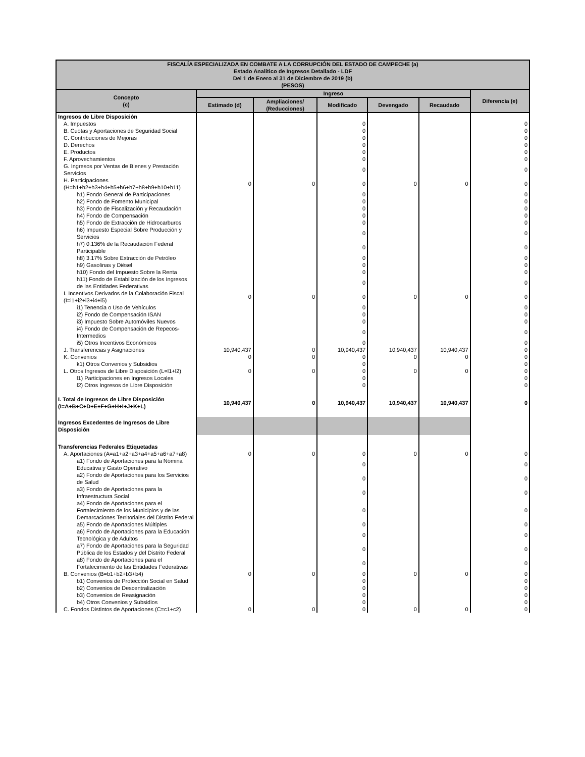| FISCALÍA ESPECIALIZADA EN COMBATE A LA CORRUPCIÓN DEL ESTADO DE CAMPECHE (a) Estado Analítico de Ingresos Detallado - LDF Del 1 de Enero al 31 de Diciembre de 2019 (b) (PESOS) | | | | | | |
| --- | --- | --- | --- | --- | --- | --- |
| Concepto (c) | Ingreso | | | | | Diferencia (e) |
| | Estimado (d) | Ampliaciones/ (Reducciones) | Modificado | Devengado | Recaudado | |
| Ingresos de Libre Disposición | | | | | | |
| A. Impuestos | | | 0 | | | 0 |
| B. Cuotas y Aportaciones de Seguridad Social | | | 0 | | | 0 |
| C. Contribuciones de Mejoras | | | 0 | | | 0 |
| D. Derechos | | | 0 | | | 0 |
| E. Productos | | | 0 | | | 0 |
| F. Aprovechamientos | | | 0 | | | 0 |
| G. Ingresos por Ventas de Bienes y Prestación Servicios | | | 0 | | | 0 |
| H. Participaciones (H=h1+h2+h3+h4+h5+h6+h7+h8+h9+h10+h11) | 0 | 0 | 0 | 0 | 0 | 0 |
| h1) Fondo General de Participaciones | | | 0 | | | 0 |
| h2) Fondo de Fomento Municipal | | | 0 | | | 0 |
| h3) Fondo de Fiscalización y Recaudación | | | 0 | | | 0 |
| h4) Fondo de Compensación | | | 0 | | | 0 |
| h5) Fondo de Extracción de Hidrocarburos | | | 0 | | | 0 |
| h6) Impuesto Especial Sobre Producción y Servicios | | | 0 | | | 0 |
| h7) 0.136% de la Recaudación Federal Participable | | | 0 | | | 0 |
| h8) 3.17% Sobre Extracción de Petróleo | | | 0 | | | 0 |
| h9) Gasolinas y Diésel | | | 0 | | | 0 |
| h10) Fondo del Impuesto Sobre la Renta | | | 0 | | | 0 |
| h11) Fondo de Estabilización de los Ingresos de las Entidades Federativas | | | 0 | | | 0 |
| I. Incentivos Derivados de la Colaboración Fiscal (I=i1+i2+i3+i4+i5) | 0 | 0 | 0 | 0 | 0 | 0 |
| i1) Tenencia o Uso de Vehículos | | | 0 | | | 0 |
| i2) Fondo de Compensación ISAN | | | 0 | | | 0 |
| i3) Impuesto Sobre Automóviles Nuevos | | | 0 | | | 0 |
| i4) Fondo de Compensación de Repecos-Intermedios | | | 0 | | | 0 |
| i5) Otros Incentivos Económicos | | | 0 | | | 0 |
| J. Transferencias y Asignaciones | 10,940,437 | 0 | 10,940,437 | 10,940,437 | 10,940,437 | 0 |
| K. Convenios | 0 | 0 | 0 | 0 | 0 | 0 |
| k1) Otros Convenios y Subsidios | | | 0 | | | 0 |
| L. Otros Ingresos de Libre Disposición (L=l1+l2) | 0 | 0 | 0 | 0 | 0 | 0 |
| l1) Participaciones en Ingresos Locales | | | 0 | | | 0 |
| l2) Otros Ingresos de Libre Disposición | | | 0 | | | 0 |
| I. Total de Ingresos de Libre Disposición (I=A+B+C+D+E+F+G+H+I+J+K+L) | 10,940,437 | 0 | 10,940,437 | 10,940,437 | 10,940,437 | 0 |
| Ingresos Excedentes de Ingresos de Libre Disposición | | | | | | |
| Transferencias Federales Etiquetadas | | | | | | |
| A. Aportaciones (A=a1+a2+a3+a4+a5+a6+a7+a8) | 0 | 0 | 0 | 0 | 0 | 0 |
| a1) Fondo de Aportaciones para la Nómina Educativa y Gasto Operativo | | | 0 | | | 0 |
| a2) Fondo de Aportaciones para los Servicios de Salud | | | 0 | | | 0 |
| a3) Fondo de Aportaciones para la Infraestructura Social | | | 0 | | | 0 |
| a4) Fondo de Aportaciones para el Fortalecimiento de los Municipios y de las Demarcaciones Territoriales del Distrito Federal | | | 0 | | | 0 |
| a5) Fondo de Aportaciones Múltiples | | | 0 | | | 0 |
| a6) Fondo de Aportaciones para la Educación Tecnológica y de Adultos | | | 0 | | | 0 |
| a7) Fondo de Aportaciones para la Seguridad Pública de los Estados y del Distrito Federal | | | 0 | | | 0 |
| a8) Fondo de Aportaciones para el Fortalecimiento de las Entidades Federativas | | | 0 | | | 0 |
| B. Convenios (B=b1+b2+b3+b4) | 0 | 0 | 0 | 0 | 0 | 0 |
| b1) Convenios de Protección Social en Salud | | | 0 | | | 0 |
| b2) Convenios de Descentralización | | | 0 | | | 0 |
| b3) Convenios de Reasignación | | | 0 | | | 0 |
| b4) Otros Convenios y Subsidios | | | 0 | | | 0 |
| C. Fondos Distintos de Aportaciones (C=c1+c2) | 0 | 0 | 0 | 0 | 0 | 0 |